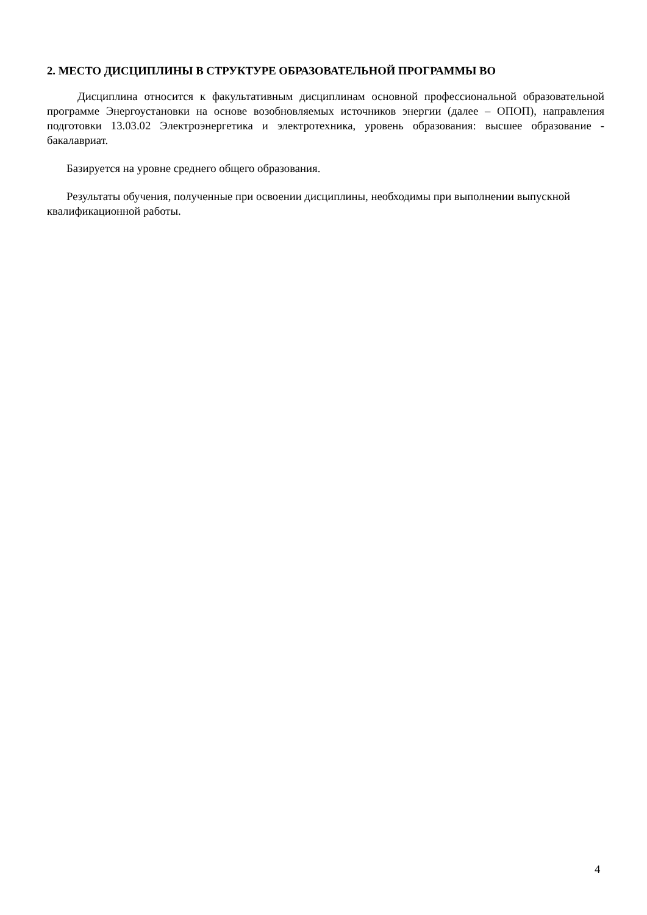2. МЕСТО ДИСЦИПЛИНЫ В СТРУКТУРЕ ОБРАЗОВАТЕЛЬНОЙ ПРОГРАММЫ ВО
Дисциплина относится к факультативным дисциплинам основной профессиональной образовательной программе Энергоустановки на основе возобновляемых источников энергии (далее – ОПОП), направления подготовки 13.03.02 Электроэнергетика и электротехника, уровень образования: высшее образование - бакалавриат.
Базируется на уровне среднего общего образования.
Результаты обучения, полученные при освоении дисциплины, необходимы при выполнении выпускной квалификационной работы.
4